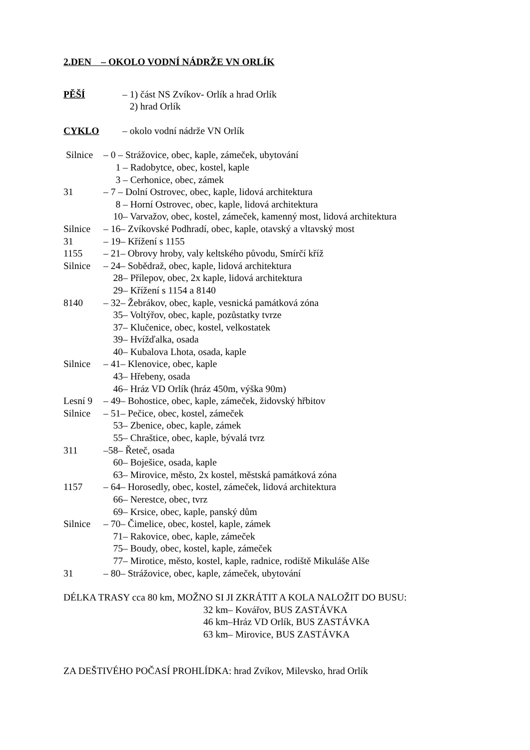2.DEN – OKOLO VODNÍ NÁDRŽE VN ORLÍK
PĚŠÍ – 1) část NS Zvíkov- Orlík a hrad Orlík
2) hrad Orlík
CYKLO – okolo vodní nádrže VN Orlík
Silnice – 0 – Strážovice, obec, kaple, zámeček, ubytování
1 – Radobytce, obec, kostel, kaple
3 – Cerhonice, obec, zámek
31 – 7 – Dolní Ostrovec, obec, kaple, lidová architektura
8 – Horní Ostrovec, obec, kaple, lidová architektura
10– Varvažov, obec, kostel, zámeček, kamenný most, lidová architektura
Silnice – 16– Zvíkovské Podhradí, obec, kaple, otavský a vltavský most
31 – 19– Křížení s 1155
1155 – 21– Obrovy hroby, valy keltského původu, Smírčí kříž
Silnice – 24– Sobědraž, obec, kaple, lidová architektura
28– Přílepov, obec, 2x kaple, lidová architektura
29– Křížení s 1154 a 8140
8140 – 32– Žebrákov, obec, kaple, vesnická památková zóna
35– Voltýřov, obec, kaple, pozůstatky tvrze
37– Klučenice, obec, kostel, velkostatek
39– Hvížďalka, osada
40– Kubalova Lhota, osada, kaple
Silnice – 41– Klenovice, obec, kaple
43– Hřebeny, osada
46– Hráz VD Orlík (hráz 450m, výška 90m)
Lesní 9 – 49– Bohostice, obec, kaple, zámeček, židovský hřbitov
Silnice – 51– Pečice, obec, kostel, zámeček
53– Zbenice, obec, kaple, zámek
55– Chraštice, obec, kaple, bývalá tvrz
311 –58– Řeteč, osada
60– Boješice, osada, kaple
63– Mirovice, město, 2x kostel, městská památková zóna
1157 – 64– Horosedly, obec, kostel, zámeček, lidová architektura
66– Nerestce, obec, tvrz
69– Krsice, obec, kaple, panský dům
Silnice – 70– Čimelice, obec, kostel, kaple, zámek
71– Rakovice, obec, kaple, zámeček
75– Boudy, obec, kostel, kaple, zámeček
77– Mirotice, město, kostel, kaple, radnice, rodiště Mikuláše Alše
31 – 80– Strážovice, obec, kaple, zámeček, ubytování
DÉLKA TRASY cca 80 km, MOŽNO SI JI ZKRÁTIT A KOLA NALOŽIT DO BUSU:
32 km– Kovářov, BUS ZASTÁVKA
46 km–Hráz VD Orlík, BUS ZASTÁVKA
63 km– Mirovice, BUS ZASTÁVKA
ZA DEŠTIVÉHO POČASÍ PROHLÍDKA: hrad Zvíkov, Milevsko, hrad Orlík